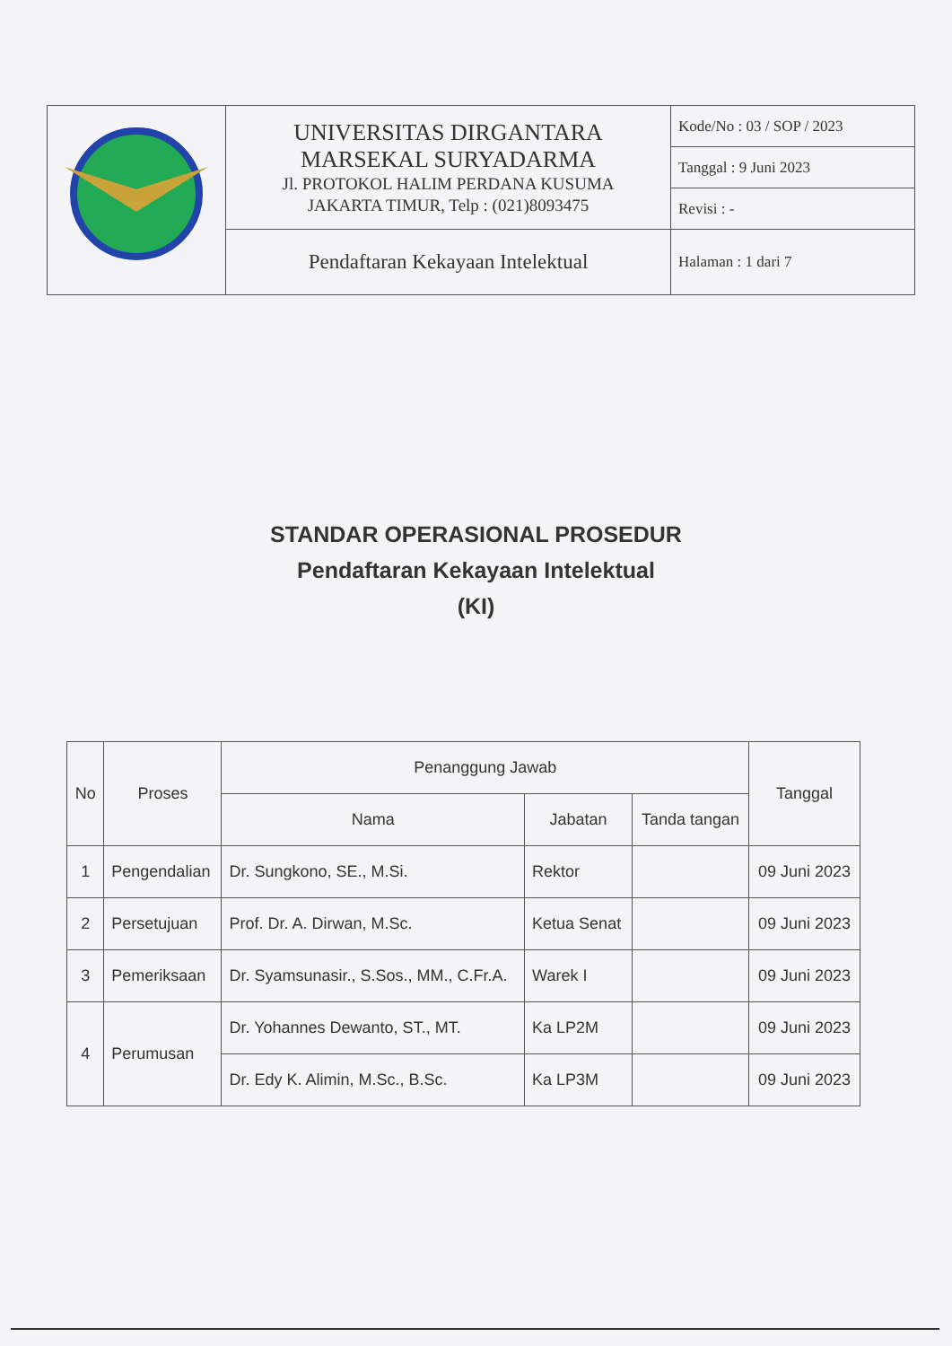| | UNIVERSITAS DIRGANTARA MARSEKAL SURYADARMA Jl. PROTOKOL HALIM PERDANA KUSUMA JAKARTA TIMUR, Telp : (021)8093475 | Kode/No : 03 / SOP / 2023 |
| | | Tanggal : 9 Juni 2023 |
| | | Revisi : - |
| | Pendaftaran Kekayaan Intelektual | Halaman : 1 dari 7 |
STANDAR OPERASIONAL PROSEDUR
Pendaftaran Kekayaan Intelektual
(KI)
| No | Proses | Penanggung Jawab | | | Tanggal |
| --- | --- | --- | --- | --- | --- |
| | | Nama | Jabatan | Tanda tangan | |
| 1 | Pengendalian | Dr. Sungkono, SE., M.Si. | Rektor | | 09 Juni 2023 |
| 2 | Persetujuan | Prof. Dr. A. Dirwan, M.Sc. | Ketua Senat | | 09 Juni 2023 |
| 3 | Pemeriksaan | Dr. Syamsunasir., S.Sos., MM., C.Fr.A. | Warek I | | 09 Juni 2023 |
| 4 | Perumusan | Dr. Yohannes Dewanto, ST., MT. | Ka LP2M | | 09 Juni 2023 |
| | | Dr. Edy K. Alimin, M.Sc., B.Sc. | Ka LP3M | | 09 Juni 2023 |